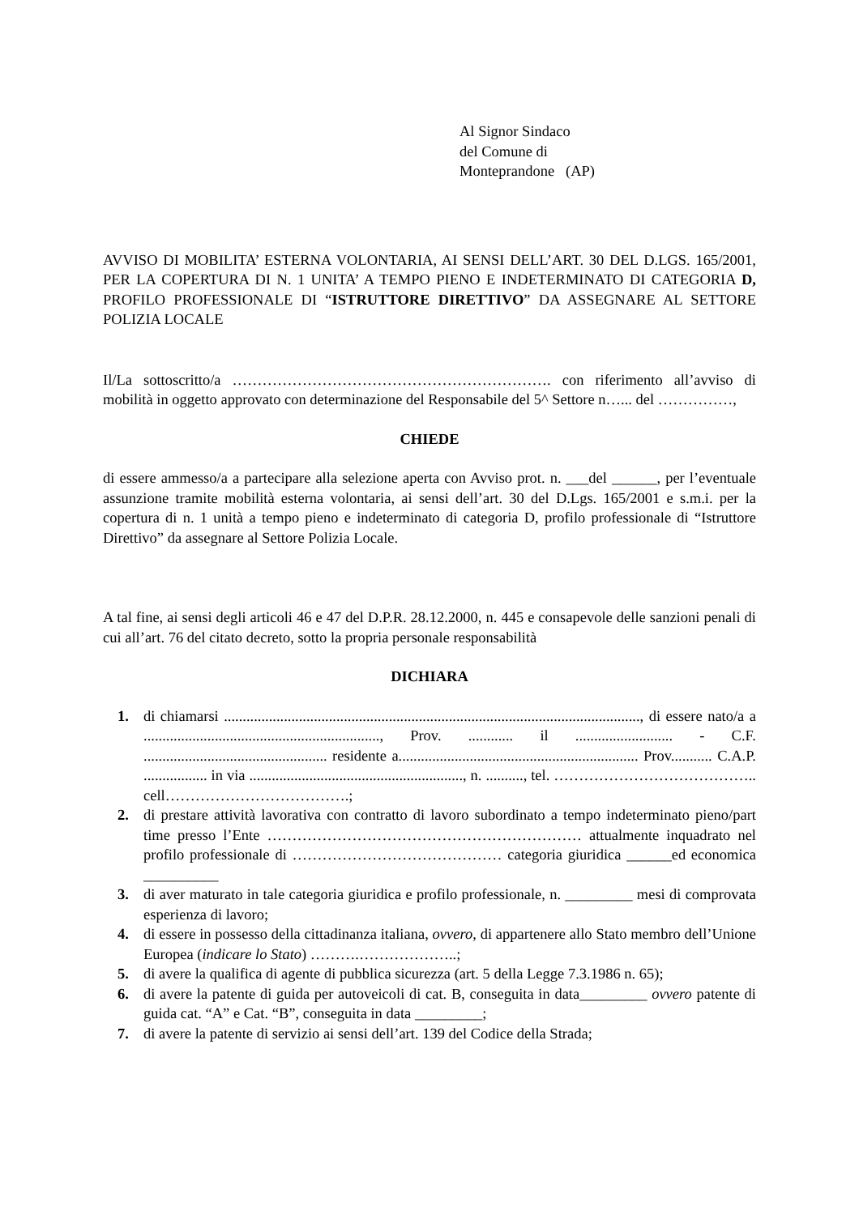Al Signor Sindaco
del Comune di
Monteprandone (AP)
AVVISO DI MOBILITA’ ESTERNA VOLONTARIA, AI SENSI DELL’ART. 30 DEL D.LGS. 165/2001, PER LA COPERTURA DI N. 1 UNITA’ A TEMPO PIENO E INDETERMINATO DI CATEGORIA D, PROFILO PROFESSIONALE DI “ISTRUTTORE DIRETTIVO” DA ASSEGNARE AL SETTORE POLIZIA LOCALE
Il/La sottoscritto/a ………………………………………………………. con riferimento all’avviso di mobilità in oggetto approvato con determinazione del Responsabile del 5^ Settore n…... del ……………,
CHIEDE
di essere ammesso/a a partecipare alla selezione aperta con Avviso prot. n. ___del ______, per l’eventuale assunzione tramite mobilità esterna volontaria, ai sensi dell’art. 30 del D.Lgs. 165/2001 e s.m.i. per la copertura di n. 1 unità a tempo pieno e indeterminato di categoria D, profilo professionale di “Istruttore Direttivo” da assegnare al Settore Polizia Locale.
A tal fine, ai sensi degli articoli 46 e 47 del D.P.R. 28.12.2000, n. 445 e consapevole delle sanzioni penali di cui all’art. 76 del citato decreto, sotto la propria personale responsabilità
DICHIARA
1. di chiamarsi ..............................................................................................................., di essere nato/a a ..............................................................., Prov. ............ il .......................... - C.F. ................................................. residente a................................................................ Prov........... C.A.P. ................. in via ........................................................., n. .........., tel. ………………………………….. cell……………………………….;
2. di prestare attività lavorativa con contratto di lavoro subordinato a tempo indeterminato pieno/part time presso l’Ente ……………………………………………………… attualmente inquadrato nel profilo professionale di …………………………………… categoria giuridica ______ed economica __________
3. di aver maturato in tale categoria giuridica e profilo professionale, n. _________ mesi di comprovata esperienza di lavoro;
4. di essere in possesso della cittadinanza italiana, ovvero, di appartenere allo Stato membro dell’Unione Europea (indicare lo Stato) ……….………………..;
5. di avere la qualifica di agente di pubblica sicurezza (art. 5 della Legge 7.3.1986 n. 65);
6. di avere la patente di guida per autoveicoli di cat. B, conseguita in data_________ ovvero patente di guida cat. “A” e Cat. “B”, conseguita in data _________;
7. di avere la patente di servizio ai sensi dell’art. 139 del Codice della Strada;